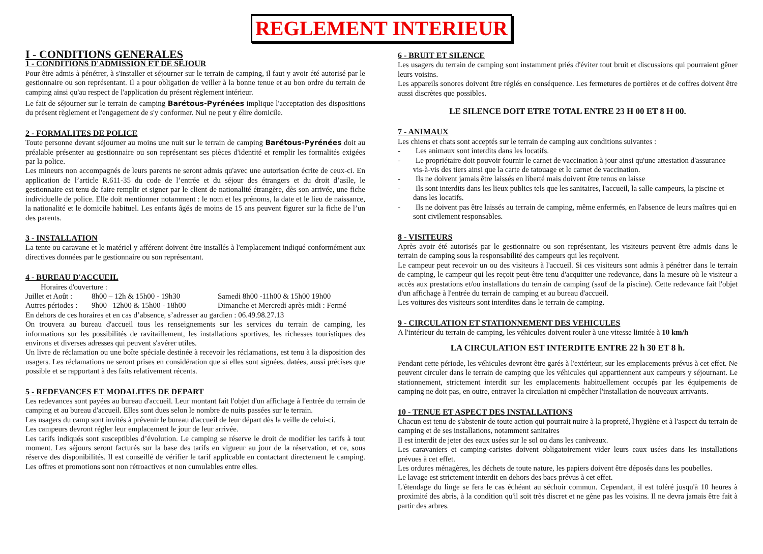REGLEMENT INTERIEUR
I - CONDITIONS GENERALES
1 - CONDITIONS D'ADMISSION ET DE SEJOUR
Pour être admis à pénétrer, à s'installer et séjourner sur le terrain de camping, il faut y avoir été autorisé par le gestionnaire ou son représentant. Il a pour obligation de veiller à la bonne tenue et au bon ordre du terrain de camping ainsi qu'au respect de l'application du présent règlement intérieur.
Le fait de séjourner sur le terrain de camping Barétous-Pyrénées implique l'acceptation des dispositions du présent règlement et l'engagement de s'y conformer. Nul ne peut y élire domicile.
2 - FORMALITES DE POLICE
Toute personne devant séjourner au moins une nuit sur le terrain de camping Barétous-Pyrénées doit au préalable présenter au gestionnaire ou son représentant ses pièces d'identité et remplir les formalités exigées par la police.
Les mineurs non accompagnés de leurs parents ne seront admis qu'avec une autorisation écrite de ceux-ci. En application de l’article R.611-35 du code de l’entrée et du séjour des étrangers et du droit d’asile, le gestionnaire est tenu de faire remplir et signer par le client de nationalité étrangère, dès son arrivée, une fiche individuelle de police. Elle doit mentionner notamment : le nom et les prénoms, la date et le lieu de naissance, la nationalité et le domicile habituel. Les enfants âgés de moins de 15 ans peuvent figurer sur la fiche de l’un des parents.
3 - INSTALLATION
La tente ou caravane et le matériel y afférent doivent être installés à l'emplacement indiqué conformément aux directives données par le gestionnaire ou son représentant.
4 - BUREAU D'ACCUEIL
Horaires d'ouverture :
Juillet et Août : 8h00 – 12h & 15h00 - 19h30 Samedi 8h00 -11h00 & 15h00 19h00
Autres périodes : 9h00 –12h00 & 15h00 - 18h00 Dimanche et Mercredi après-midi : Fermé
En dehors de ces horaires et en cas d’absence, s’adresser au gardien : 06.49.98.27.13
On trouvera au bureau d'accueil tous les renseignements sur les services du terrain de camping, les informations sur les possibilités de ravitaillement, les installations sportives, les richesses touristiques des environs et diverses adresses qui peuvent s'avérer utiles.
Un livre de réclamation ou une boîte spéciale destinée à recevoir les réclamations, est tenu à la disposition des usagers. Les réclamations ne seront prises en considération que si elles sont signées, datées, aussi précises que possible et se rapportant à des faits relativement récents.
5 - REDEVANCES ET MODALITES DE DEPART
Les redevances sont payées au bureau d'accueil. Leur montant fait l'objet d'un affichage à l'entrée du terrain de camping et au bureau d'accueil. Elles sont dues selon le nombre de nuits passées sur le terrain.
Les usagers du camp sont invités à prévenir le bureau d'accueil de leur départ dès la veille de celui-ci.
Les campeurs devront régler leur emplacement le jour de leur arrivée.
Les tarifs indiqués sont susceptibles d’évolution. Le camping se réserve le droit de modifier les tarifs à tout moment. Les séjours seront facturés sur la base des tarifs en vigueur au jour de la réservation, et ce, sous réserve des disponibilités. Il est conseillé de vérifier le tarif applicable en contactant directement le camping. Les offres et promotions sont non rétroactives et non cumulables entre elles.
6 - BRUIT ET SILENCE
Les usagers du terrain de camping sont instamment priés d'éviter tout bruit et discussions qui pourraient gêner leurs voisins.
Les appareils sonores doivent être réglés en conséquence. Les fermetures de portières et de coffres doivent être aussi discrètes que possibles.
LE SILENCE DOIT ETRE TOTAL ENTRE 23 H 00 ET 8 H 00.
7 - ANIMAUX
Les chiens et chats sont acceptés sur le terrain de camping aux conditions suivantes :
- Les animaux sont interdits dans les locatifs.
- Le propriétaire doit pouvoir fournir le carnet de vaccination à jour ainsi qu'une attestation d'assurance vis-à-vis des tiers ainsi que la carte de tatouage et le carnet de vaccination.
- Ils ne doivent jamais être laissés en liberté mais doivent être tenus en laisse
- Ils sont interdits dans les lieux publics tels que les sanitaires, l'accueil, la salle campeurs, la piscine et dans les locatifs.
- Ils ne doivent pas être laissés au terrain de camping, même enfermés, en l'absence de leurs maîtres qui en sont civilement responsables.
8 - VISITEURS
Après avoir été autorisés par le gestionnaire ou son représentant, les visiteurs peuvent être admis dans le terrain de camping sous la responsabilité des campeurs qui les reçoivent.
Le campeur peut recevoir un ou des visiteurs à l'accueil. Si ces visiteurs sont admis à pénétrer dans le terrain de camping, le campeur qui les reçoit peut-être tenu d'acquitter une redevance, dans la mesure où le visiteur a accès aux prestations et/ou installations du terrain de camping (sauf de la piscine). Cette redevance fait l'objet d'un affichage à l'entrée du terrain de camping et au bureau d'accueil.
Les voitures des visiteurs sont interdites dans le terrain de camping.
9 - CIRCULATION ET STATIONNEMENT DES VEHICULES
A l'intérieur du terrain de camping, les véhicules doivent rouler à une vitesse limitée à 10 km/h
LA CIRCULATION EST INTERDITE ENTRE 22 h 30 ET 8 h.
Pendant cette période, les véhicules devront être garés à l'extérieur, sur les emplacements prévus à cet effet. Ne peuvent circuler dans le terrain de camping que les véhicules qui appartiennent aux campeurs y séjournant. Le stationnement, strictement interdit sur les emplacements habituellement occupés par les équipements de camping ne doit pas, en outre, entraver la circulation ni empêcher l'installation de nouveaux arrivants.
10 - TENUE ET ASPECT DES INSTALLATIONS
Chacun est tenu de s'abstenir de toute action qui pourrait nuire à la propreté, l'hygiène et à l'aspect du terrain de camping et de ses installations, notamment sanitaires
Il est interdit de jeter des eaux usées sur le sol ou dans les caniveaux.
Les caravaniers et camping-caristes doivent obligatoirement vider leurs eaux usées dans les installations prévues à cet effet.
Les ordures ménagères, les déchets de toute nature, les papiers doivent être déposés dans les poubelles.
Le lavage est strictement interdit en dehors des bacs prévus à cet effet.
L'étendage du linge se fera le cas échéant au séchoir commun. Cependant, il est toléré jusqu'à 10 heures à proximité des abris, à la condition qu'il soit très discret et ne gène pas les voisins. Il ne devra jamais être fait à partir des arbres.